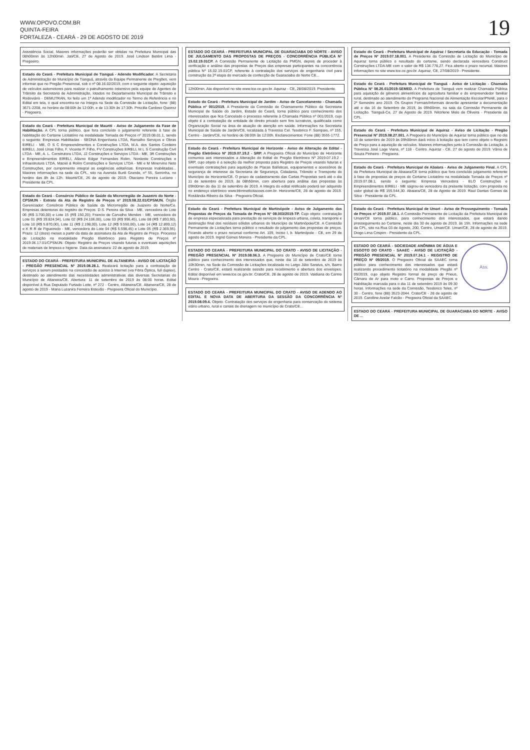WWW.OPOVO.COM.BR
QUINTA-FEIRA
FORTALEZA - CEARÁ - 29 DE AGOSTO DE 2019
19
Assistência Social. Maiores informações poderão ser obtidas na Prefeitura Municipal das 08h00min às 12h00min. Jati/CE, 27 de Agosto de 2019. José Lindson Betênt Lima - Pregoeiro.
Estado do Ceará - Prefeitura Municipal de Tianguá - Adendo Modificador. A Secretaria de Administração do Município de Tianguá, através da Equipe Permanente de Pregões, vem informar que no Pregão Presencial, sob o nº 08.16.02/2019, com o seguinte objeto: aquisição de veículos automotores para realizar o patrulhamento ostensivo pela equipe de Agentes de Trânsito da Secretaria de Administração, lotados no Departamento Municipal de Trânsito e Rodoviário - DEMUTRAN, foi feito um 1º Adendo modificador no Termo de Referência e no Edital em tela, o qual encontra-se na íntegra na Sede da Comissão de Licitação, fone: (88) 3671-2208, no horário de 08:00h às 12:00h, e de 13:30h às 17:30h. Priscilla Cardoso Queiroz - Pregoeira.
Estado do Ceará - Prefeitura Municipal de Mauriti - Aviso de Julgamento da Fase de Habilitação. A CPL torna público, que fora concluído o julgamento referente à fase de habilitação do Certame Licitatório na modalidade Tomada de Preços nº 2019.08.01.1, sendo o seguinte: Empresas Habilitadas - SEDNA Engenharia LTDA, Ramalho Serviços e Obras EIRELI - ME, O S C Empreendimentos e Construções LTDA, M.A. dos Santos Cordeiro EIRELI, José Urias Filho, F. Vicente P. Filho, FV Construções EIRELI, M L S Construção Civil LTDA - ME, A. L. Construtora LTDA, J2 Construções e Serviços LTDA - ME, 3R Construções e Empreendimentos EIRELI, Allamo Edgar Fernandes Rolim, Nordeste Construções e Infraestrutura LTDA, Maciel & Rolim Construções e Serviços LTDA - ME e M Minervino Neto Construções, por cumprimento integral as exigências editalícias. Empresas Inabilitadas... Maiores informações na sede da CPL, sito na Avenida Burili Grande, nº 55, Seminha, no horário das 8h às 12h. Mauriti/CE, 26 de agosto de 2019. Otaciano Pereira Luciano - Presidente da CPL.
Estado do Ceará - Consórcio Público de Saúde da Microrregião de Juazeiro do Norte - CPSMJN - Extrato da Ata de Registro de Preços nº 2019.08.22.01/CPSMJN. Órgão Gerenciador: Consórcio Público de Saúde da Microrregião de Juazeiro do Norte/Ce. Empresas detentoras do registro de Preços: D.S. Pereira da Silva - ME, vencedora do Lote 06 (R$ 3.700,00) e Lote 15 (R$ 150,20); Francio de Carvalho Mendes - ME, vencedora do Lote 01 (R$ 39.824,94), Lote 02 (R$ 24.106,00), Lote 03 (R$ 996,45), Lote 08 (R$ 7.893,90), Lote 10 (R$ 5.870,00), Lote 11 (R$ 2.198,00), Lote 12 (R$ 9.550,00), Lote 14 (R$ 12.899,12) e K R R de Figueiredo - ME, vencedora do Lote 04 (R$ 5.598,45) e Lote 05 (R$ 2.369,95). Prazo: 12 (doze) meses a partir da data de assinatura da Ata de Registro de Preço. Processo de Licitação na modalidade Pregão Eletrônico para Registro de Preços nº 2019.06.17.01/CPSMJN. Objeto: Registro de Preços visando futuras e eventuais aquisições de materiais de limpeza e higiene. Data da assinatura: 22 de agosto de 2019.
ESTADO DO CEARÁ - PREFEITURA MUNICIPAL DE ALTANEIRA - AVISO DE LICITAÇÃO - PREGÃO PRESENCIAL Nº 2019.08.28.1. Realizará licitação para a contratação de serviços a serem prestados na concessão de acesso à Internet (via Fibra Óptica, full duplex), destinado ao atendimento das necessidades administrativas das diversas Secretarias do Município de Altaneira/CE. Abertura: 11 de setembro de 2019 às 08:00 horas. Edital disponível à Rua Deputado Furtado Leite, nº 272 - Centro, Altaneira/CE. Altaneira/CE, 28 de agosto de 2019 - Maria Luzanira Ferreira Estevão - Pregoeira Oficial do Município.
ESTADO DO CEARÁ - PREFEITURA MUNICIPAL DE GUARACIABA DO NORTE - AVISO DE JULGAMENTO DAS PROPOSTAS DE PREÇOS - CONCORRÊNCIA PÚBLICA Nº 15.02.19.01CP. A Comissão Permanente de Licitação da PMGN, depois de proceder à verificação e análise das propostas de Preços das empresas participantes na concorrência pública Nº 15.02.19.01CP, referente à contratação dos serviços de engenharia civil para construção da 2ª etapa do mercado de confecção de Guaraciaba do Norte CE...
12h00min. Ata disponível no site www.tce.ce.gov.br. Aquiraz - CE, 28/08/2019. Presidente.
Estado do Ceará - Prefeitura Municipal de Jardim - Aviso de Cancelamento - Chamada Pública nº 001/2019. A Presidente da Comissão de Chamamento Público da Secretaria Municipal de Saúde do Jardim, Estado do Ceará, torna público para conhecimento dos interessados que fica Cancelado o processo referente à Chamada Pública nº 001/2019, cujo objeto é a contratação de entidade de direito privado sem fins lucrativos, qualificada como Organização Social na área de atuação de atenção em saúde. Informações na Secretaria Municipal de Saúde de Jardim/CE, localizada à Travessa Cel. Teodorico F. Sampaio, nº 155, Centro - Jardim/CE, no horário de 08:00h às 12:00h. Esclarecimentos: Fone (88) 3555-1772.
Estado do Ceará - Prefeitura Municipal de Horizonte - Aviso de Alteração de Edital - Pregão Eletrônico Nº 2019.07.19.2 - SRP. A Pregoeira Oficial do Município de Horizonte comunica aos interessados a Alteração do Edital do Pregão Eletrônico Nº 2019.07.19.2 - SRP, cujo objeto é a seleção da melhor proposta para Registro de Preços visando futuras e eventuais contratações para aquisição de Placas Balísticas, equipamentos e acessórios de segurança de interesse da Secretaria de Segurança, Cidadania, Trânsito e Transporte do Município de Horizonte/CE. O prazo de cadastramento das Cartas Propostas será até o dia 11 de setembro de 2019, às 08h50min, com abertura para análise das propostas às 09h00min do dia 11 de setembro de 2019. A íntegra do edital retificado poderá ser adquirido no endereço eletrônico www.bbmnetlicitacoes.com.br. Horizonte/CE, 28 de agosto de 2019. Rosilândia Ribeiro da Silva - Pregoeira Oficial.
Estado do Ceará - Prefeitura Municipal de Martinópole - Aviso de Julgamento das Propostas de Preços da Tomada de Preços Nº 08.003/2019-TP. Cujo objeto: contratação de empresa especializada para prestação de serviços de limpeza urbana, coleta, transporte e destinação final dos resíduos sólidos urbanos do Município de Martinópole/CE. A Comissão Permanente de Licitações torna público o resultado do julgamento das propostas de preços. Ficando aberto o prazo recursal conforme Art. 109, Inciso I, b. Martinópole - CE, em 29 de agosto de 2019. Ingrid Gomes Moreira - Presidente da CPL.
ESTADO DO CEARÁ - PREFEITURA MUNICIPAL DO CRATO - AVISO DE LICITAÇÃO - PREGÃO PRESENCIAL Nº 2019.08.06.3. A Pregoeira do Município de Crato/CE torna público para conhecimento dos interessados que, neste dia 10 de setembro de 2019 às 10h30min, na Sede da Comissão de Licitações localizada no Largo Júlio Saraiva, s/n, Bairro Centro - Crato/CE, estará realizando sessão para recebimento e abertura dos envelopes. Edital disponível em www.tce.ce.gov.br. Crato/CE, 28 de agosto de 2019. Valdiana do Carmo Moura - Pregoeira.
ESTADO DO CEARÁ - PREFEITURA MUNICIPAL DO CRATO - AVISO DE ADENDO AO EDITAL E NOVA DATA DE ABERTURA DA SESSÃO DA CONCORRÊNCIA Nº 2019.08.09.4. Objeto: Contratação dos serviços de engenharia para conservação do sistema viário urbano, rural e canais de drenagem no município de Crato/CE...
Estado do Ceará - Prefeitura Municipal de Aquiraz / Secretaria da Educação - Tomada de Preços Nº 2019.07.18.001. A Presidente da Comissão de Licitação do Município de Aquiraz torna público o resultado do certame, sendo declarada vencedora Construct Construções LTDA-ME com o valor de R$ 136.778,27. Fica aberto o prazo recursal. Maiores informações no site www.tce.ce.gov.br. Aquiraz, CE, 27/08/2019 - Presidente.
Estado do Ceará - Prefeitura Municipal de Tianguá - Aviso de Licitação - Chamada Pública Nº 08.26.01/2019-SEMED. A Prefeitura de Tianguá vem realizar Chamada Pública para aquisição de gêneros alimentícios da agricultura familiar e do empreendedor familiar rural, destinado ao atendimento do Programa Nacional de Alimentação Escolar/PNAE, para o 2º Semestre ano 2019. Os Grupos Formais/Informais deverão apresentar a documentação até o dia 16 de Setembro de 2019, às 09h00min, na sala da Comissão Permanente de Licitação. Tianguá-Ce, 27 de Agosto de 2019. Nilcirlene Melo de Oliveira - Presidente da CPL.
Estado do Ceará - Prefeitura Municipal de Aquiraz - Aviso de Licitação - Pregão Presencial Nº 2019.08.27.001. A Pregoeira do Município de Aquiraz torna público que no dia 10 de setembro de 2019 às 09h00min dará início à licitação que tem como objeto o Registro de Preço para a aquisição de veículos. Maiores informações junto à Comissão de Licitação, a Travessa José Lage Viana, nº 118 - Centro. Aquiraz - CE, 27 de agosto de 2019. Vânia de Souza Pinheiro - Pregoeira.
Estado do Ceará - Prefeitura Municipal de Abaiara - Aviso de Julgamento Final. A CPL da Prefeitura Municipal de Abaiara/CE torna público que fora concluído julgamento referente à fase de propostas de preços do Certame Licitatório na modalidade Tomada de Preços nº 2019.07.08.1, sendo o seguinte: Empresa Vencedora - ELO Construções e Empreendimentos EIRELI - ME sagrou-se vencedora da presente licitação, com proposta no valor global de R$ 155.544,30. Abaiara/CE, 28 de Agosto de 2019. Raul Dantas Gomes da Silva - Presidente da CPL.
Estado do Ceará - Prefeitura Municipal de Umari - Aviso de Prosseguimento - Tomada de Preços nº 2019.07.18.1. A Comissão Permanente de Licitação da Prefeitura Municipal de Umari/CE torna público, para conhecimento dos interessados, que estará dando prosseguimento ao Certame, neste dia 30 de agosto de 2019, às 15h. Informações na sede da CPL, sito na Rua 03 de Agosto, 200, Centro, Umari/CE. Umari/CE, 28 de agosto de 2019. Diogo Lima Crispim - Presidente da CPL.
Ass.
ESTADO DO CEARÁ - SOCIEDADE ANÔNIMA DE ÁGUA E ESGOTO DO CRATO - SAAEC - AVISO DE LICITAÇÃO - PREGÃO PRESENCIAL Nº 2019.07.24.1 - REGISTRO DE PREÇO Nº 09/2019. O Pregoeiro Oficial da SAAEC torna público para conhecimento dos interessados que estará realizando procedimento licitatório na modalidade Pregão nº 09/2019, cujo objeto Registro formal de preço de Pneus, Câmara de Ar para moto e Carro. Propostas de Preços e Habilitação marcada para o dia 11 de setembro 2019 às 09:30 horas. Informações na sede da Comissão, Teodorico Teles, nº 30 - Centro, fone (88) 3523-2044. Crato/CE - 28 de agosto de 2019. Carolline Avelar Falcão - Pregoeira Oficial da SAAEC.
ESTADO DO CEARÁ - PREFEITURA MUNICIPAL DE GUARACIABA DO NORTE - AVISO DE ...